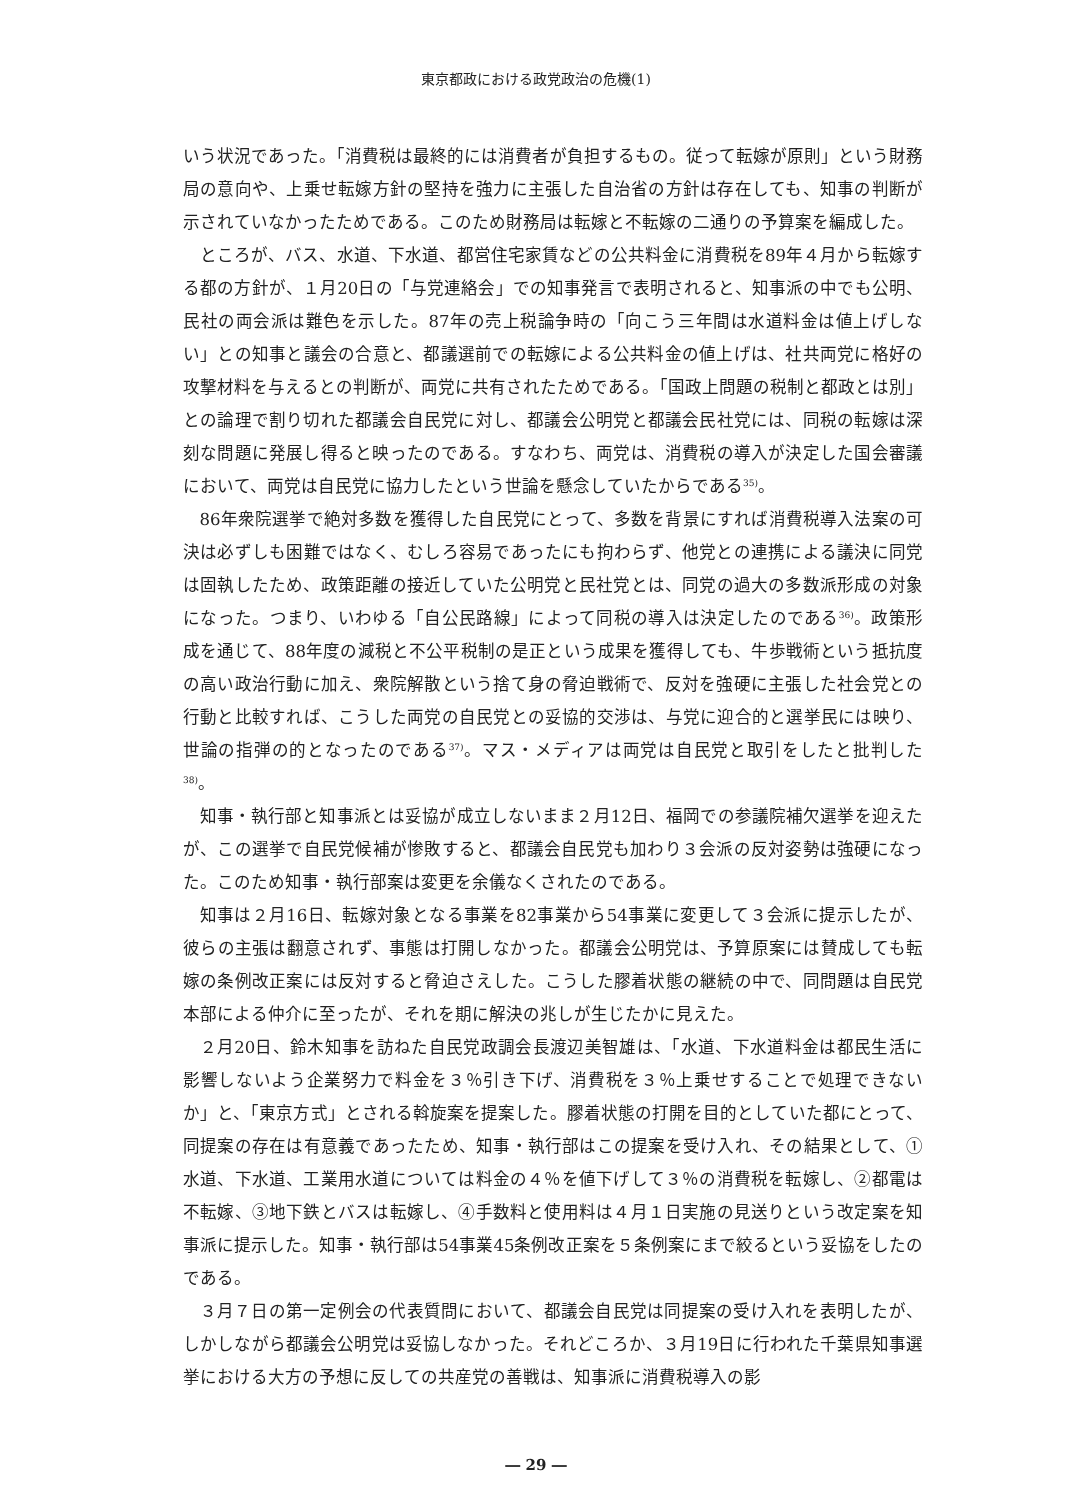東京都政における政党政治の危機(1)
いう状況であった。「消費税は最終的には消費者が負担するもの。従って転嫁が原則」という財務局の意向や、上乗せ転嫁方針の堅持を強力に主張した自治省の方針は存在しても、知事の判断が示されていなかったためである。このため財務局は転嫁と不転嫁の二通りの予算案を編成した。
ところが、バス、水道、下水道、都営住宅家賃などの公共料金に消費税を89年４月から転嫁する都の方針が、１月20日の「与党連絡会」での知事発言で表明されると、知事派の中でも公明、民社の両会派は難色を示した。87年の売上税論争時の「向こう三年間は水道料金は値上げしない」との知事と議会の合意と、都議選前での転嫁による公共料金の値上げは、社共両党に格好の攻撃材料を与えるとの判断が、両党に共有されたためである。「国政上問題の税制と都政とは別」との論理で割り切れた都議会自民党に対し、都議会公明党と都議会民社党には、同税の転嫁は深刻な問題に発展し得ると映ったのである。すなわち、両党は、消費税の導入が決定した国会審議において、両党は自民党に協力したという世論を懸念していたからである<sup>35)</sup>。
86年衆院選挙で絶対多数を獲得した自民党にとって、多数を背景にすれば消費税導入法案の可決は必ずしも困難ではなく、むしろ容易であったにも拘わらず、他党との連携による議決に同党は固執したため、政策距離の接近していた公明党と民社党とは、同党の過大の多数派形成の対象になった。つまり、いわゆる「自公民路線」によって同税の導入は決定したのである<sup>36)</sup>。政策形成を通じて、88年度の減税と不公平税制の是正という成果を獲得しても、牛歩戦術という抵抗度の高い政治行動に加え、衆院解散という捨て身の脅迫戦術で、反対を強硬に主張した社会党との行動と比較すれば、こうした両党の自民党との妥協的交渉は、与党に迎合的と選挙民には映り、世論の指弾の的となったのである<sup>37)</sup>。マス・メディアは両党は自民党と取引をしたと批判した<sup>38)</sup>。
知事・執行部と知事派とは妥協が成立しないまま２月12日、福岡での参議院補欠選挙を迎えたが、この選挙で自民党候補が惨敗すると、都議会自民党も加わり３会派の反対姿勢は強硬になった。このため知事・執行部案は変更を余儀なくされたのである。
知事は２月16日、転嫁対象となる事業を82事業から54事業に変更して３会派に提示したが、彼らの主張は翻意されず、事態は打開しなかった。都議会公明党は、予算原案には賛成しても転嫁の条例改正案には反対すると脅迫さえした。こうした膠着状態の継続の中で、同問題は自民党本部による仲介に至ったが、それを期に解決の兆しが生じたかに見えた。
２月20日、鈴木知事を訪ねた自民党政調会長渡辺美智雄は、「水道、下水道料金は都民生活に影響しないよう企業努力で料金を３％引き下げ、消費税を３％上乗せすることで処理できないか」と、「東京方式」とされる斡旋案を提案した。膠着状態の打開を目的としていた都にとって、同提案の存在は有意義であったため、知事・執行部はこの提案を受け入れ、その結果として、①水道、下水道、工業用水道については料金の４％を値下げして３％の消費税を転嫁し、②都電は不転嫁、③地下鉄とバスは転嫁し、④手数料と使用料は４月１日実施の見送りという改定案を知事派に提示した。知事・執行部は54事業45条例改正案を５条例案にまで絞るという妥協をしたのである。
３月７日の第一定例会の代表質問において、都議会自民党は同提案の受け入れを表明したが、しかしながら都議会公明党は妥協しなかった。それどころか、３月19日に行われた千葉県知事選挙における大方の予想に反しての共産党の善戦は、知事派に消費税導入の影
― 29 ―